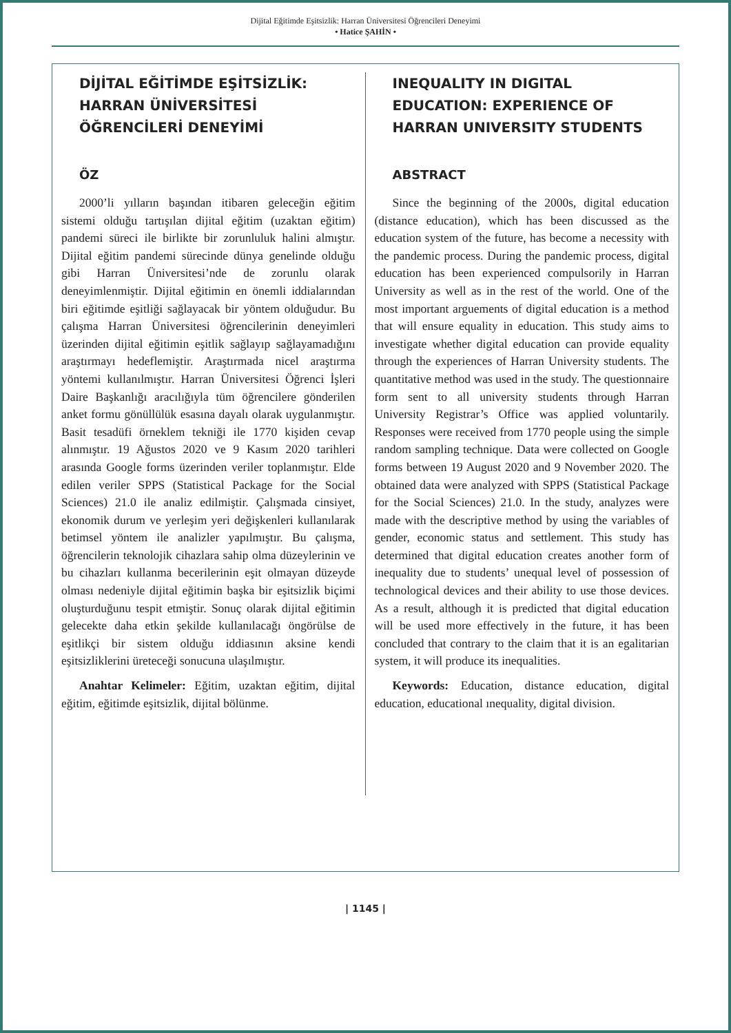Dijital Eğitimde Eşitsizlik: Harran Üniversitesi Öğrencileri Deneyimi
• Hatice ŞAHİN •
DİJİTAL EĞİTİMDE EŞİTSİZLİK: HARRAN ÜNİVERSİTESİ ÖĞRENCİLERİ DENEYİMİ
ÖZ
2000’li yılların başından itibaren geleceğin eğitim sistemi olduğu tartışılan dijital eğitim (uzaktan eğitim) pandemi süreci ile birlikte bir zorunluluk halini almıştır. Dijital eğitim pandemi sürecinde dünya genelinde olduğu gibi Harran Üniversitesi’nde de zorunlu olarak deneyimlenmiştir. Dijital eğitimin en önemli iddialarından biri eğitimde eşitliği sağlayacak bir yöntem olduğudur. Bu çalışma Harran Üniversitesi öğrencilerinin deneyimleri üzerinden dijital eğitimin eşitlik sağlayıp sağlayamadığını araştırmayı hedeflemiştir. Araştırmada nicel araştırma yöntemi kullanılmıştır. Harran Üniversitesi Öğrenci İşleri Daire Başkanlığı aracılığıyla tüm öğrencilere gönderilen anket formu gönüllülük esasına dayalı olarak uygulanmıştır. Basit tesadüfi örneklem tekniği ile 1770 kişiden cevap alınmıştır. 19 Ağustos 2020 ve 9 Kasım 2020 tarihleri arasında Google forms üzerinden veriler toplanmıştır. Elde edilen veriler SPPS (Statistical Package for the Social Sciences) 21.0 ile analiz edilmiştir. Çalışmada cinsiyet, ekonomik durum ve yerleşim yeri değişkenleri kullanılarak betimsel yöntem ile analizler yapılmıştır. Bu çalışma, öğrencilerin teknolojik cihazlara sahip olma düzeylerinin ve bu cihazları kullanma becerilerinin eşit olmayan düzeyde olması nedeniyle dijital eğitimin başka bir eşitsizlik biçimi oluşturduğunu tespit etmiştir. Sonuç olarak dijital eğitimin gelecekte daha etkin şekilde kullanılacağı öngörülse de eşitlikçi bir sistem olduğu iddiasının aksine kendi eşitsizliklerini üreteceği sonucuna ulaşılmıştır.
Anahtar Kelimeler: Eğitim, uzaktan eğitim, dijital eğitim, eğitimde eşitsizlik, dijital bölünme.
INEQUALITY IN DIGITAL EDUCATION: EXPERIENCE OF HARRAN UNIVERSITY STUDENTS
ABSTRACT
Since the beginning of the 2000s, digital education (distance education), which has been discussed as the education system of the future, has become a necessity with the pandemic process. During the pandemic process, digital education has been experienced compulsorily in Harran University as well as in the rest of the world. One of the most important arguements of digital education is a method that will ensure equality in education. This study aims to investigate whether digital education can provide equality through the experiences of Harran University students. The quantitative method was used in the study. The questionnaire form sent to all university students through Harran University Registrar’s Office was applied voluntarily. Responses were received from 1770 people using the simple random sampling technique. Data were collected on Google forms between 19 August 2020 and 9 November 2020. The obtained data were analyzed with SPPS (Statistical Package for the Social Sciences) 21.0. In the study, analyzes were made with the descriptive method by using the variables of gender, economic status and settlement. This study has determined that digital education creates another form of inequality due to students’ unequal level of possession of technological devices and their ability to use those devices. As a result, although it is predicted that digital education will be used more effectively in the future, it has been concluded that contrary to the claim that it is an egalitarian system, it will produce its inequalities.
Keywords: Education, distance education, digital education, educational ınequality, digital division.
| 1145 |